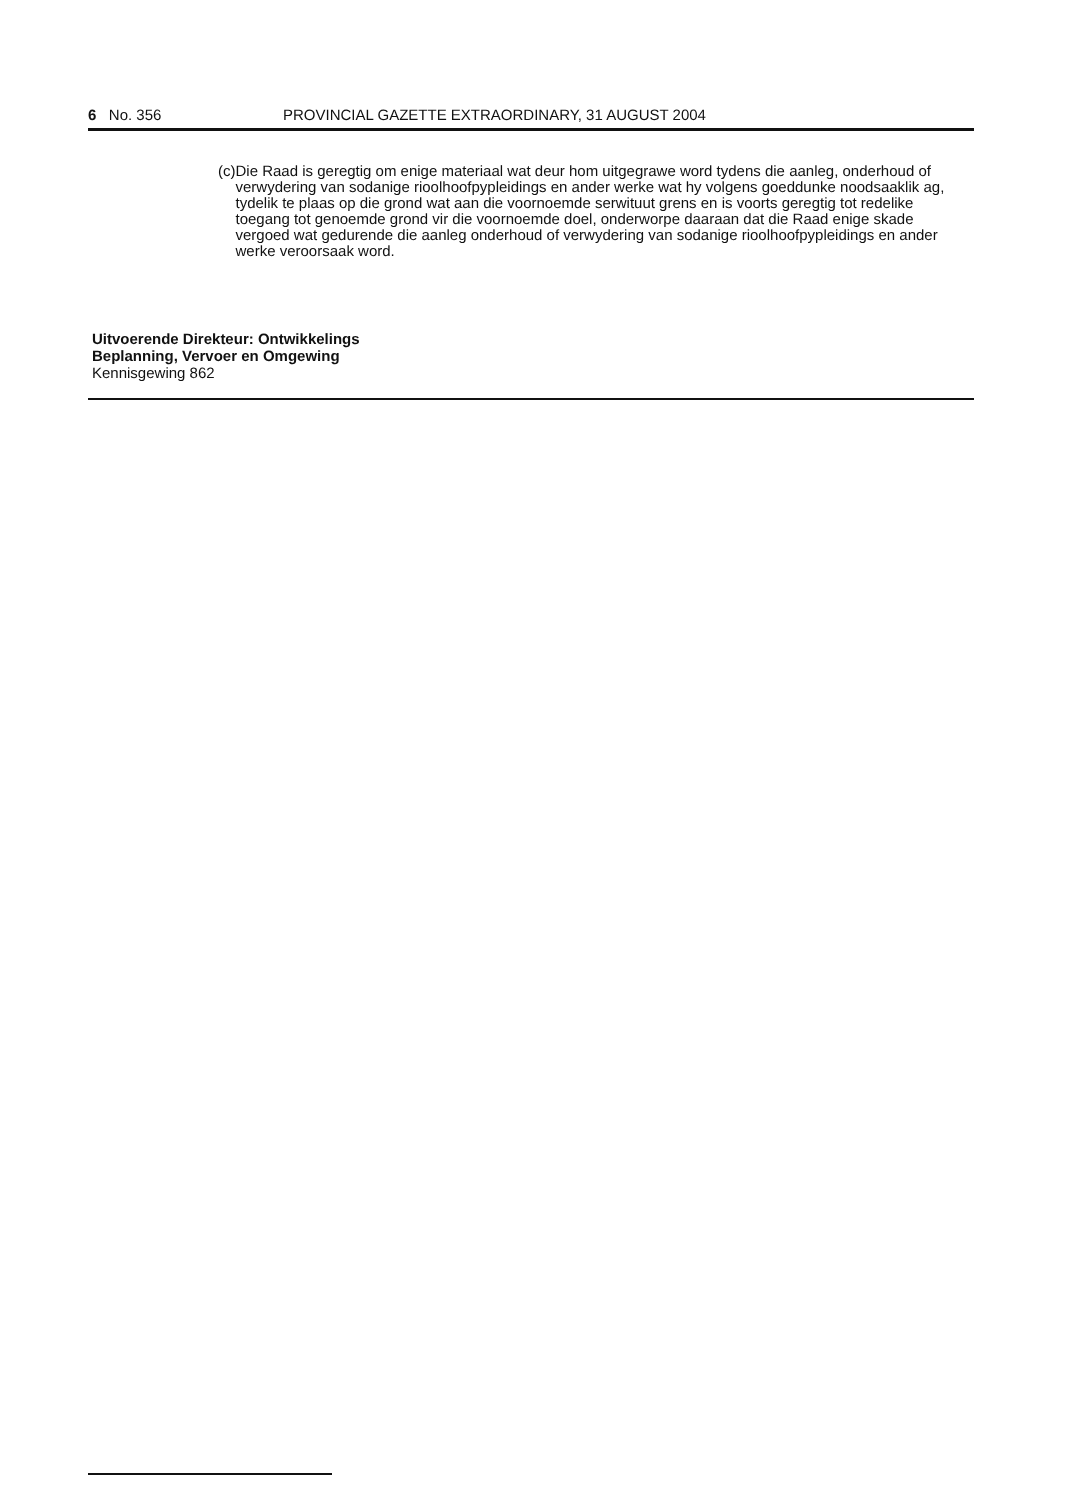6 No. 356 PROVINCIAL GAZETTE EXTRAORDINARY, 31 AUGUST 2004
(c) Die Raad is geregtig om enige materiaal wat deur hom uitgegrawe word tydens die aanleg, onderhoud of verwydering van sodanige rioolhoofpypleidings en ander werke wat hy volgens goeddunke noodsaaklik ag, tydelik te plaas op die grond wat aan die voornoemde serwituut grens en is voorts geregtig tot redelike toegang tot genoemde grond vir die voornoemde doel, onderworpe daaraan dat die Raad enige skade vergoed wat gedurende die aanleg onderhoud of verwydering van sodanige rioolhoofpypleidings en ander werke veroorsaak word.
Uitvoerende Direkteur: Ontwikkelings
Beplanning, Vervoer en Omgewing
Kennisgewing 862